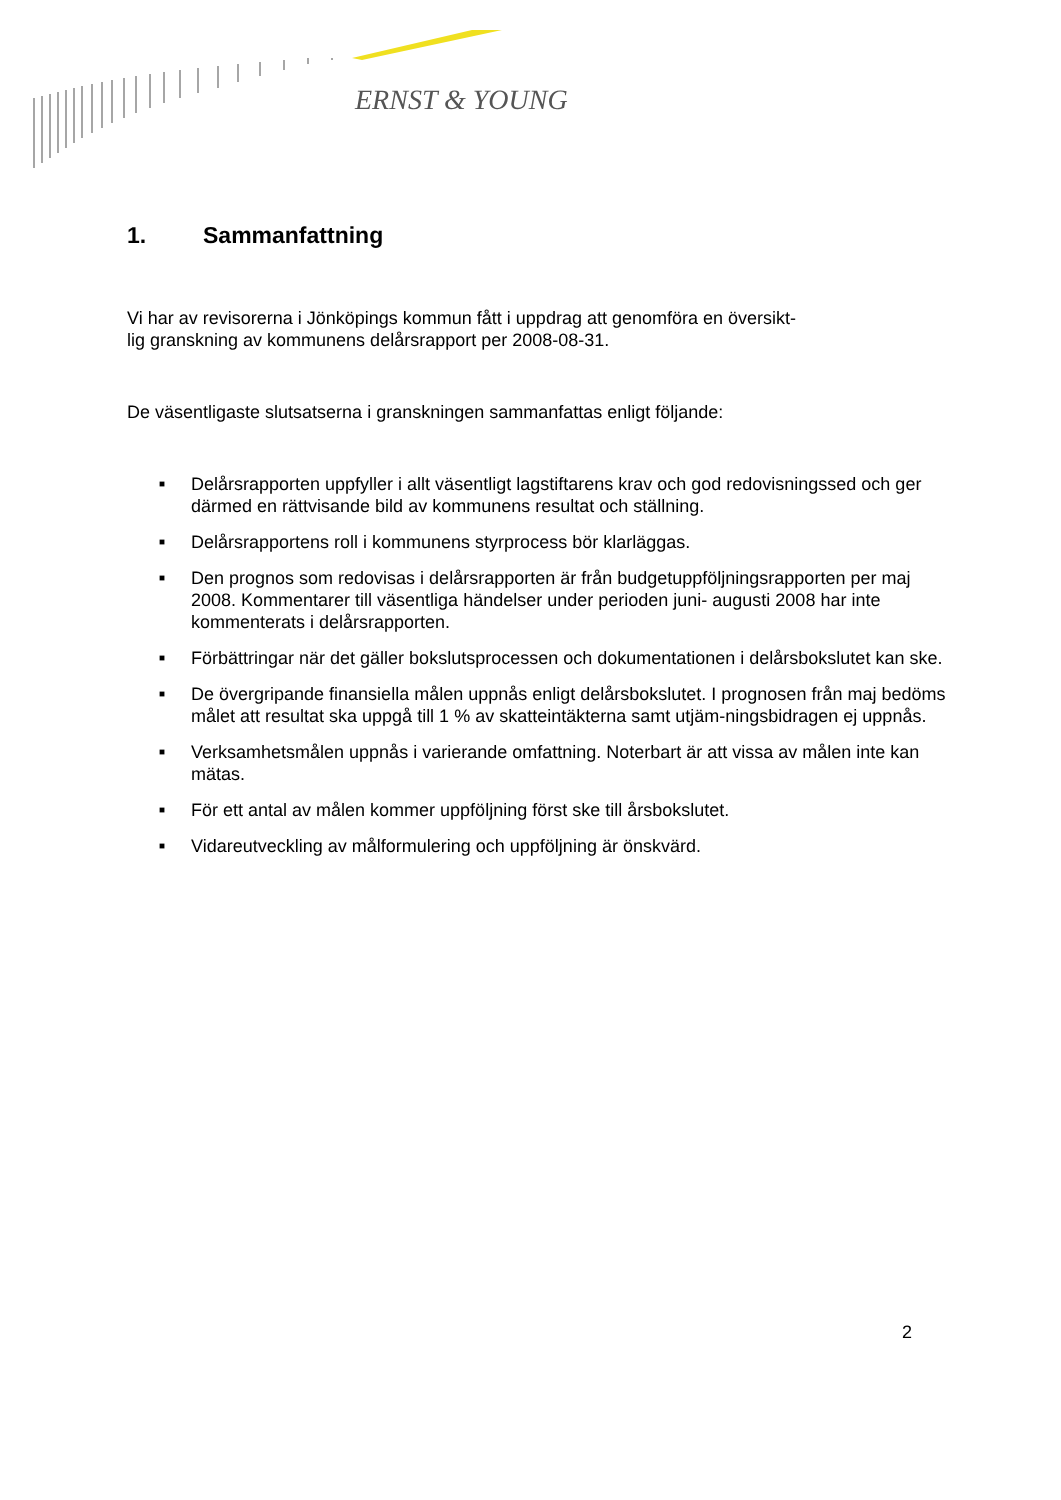ERNST & YOUNG
1. Sammanfattning
Vi har av revisorerna i Jönköpings kommun fått i uppdrag att genomföra en översikt-
lig granskning av kommunens delårsrapport per 2008-08-31.
De väsentligaste slutsatserna i granskningen sammanfattas enligt följande:
■ Delårsrapporten uppfyller i allt väsentligt lagstiftarens krav och god redovisningssed och ger därmed en rättvisande bild av kommunens resultat och ställning.
■ Delårsrapportens roll i kommunens styrprocess bör klarläggas.
■ Den prognos som redovisas i delårsrapporten är från budgetuppföljningsrapporten per maj 2008. Kommentarer till väsentliga händelser under perioden juni- augusti 2008 har inte kommenterats i delårsrapporten.
■ Förbättringar när det gäller bokslutsprocessen och dokumentationen i delårsbokslutet kan ske.
■ De övergripande finansiella målen uppnås enligt delårsbokslutet. I prognosen från maj bedöms målet att resultat ska uppgå till 1 % av skatteintäkterna samt utjäm-ningsbidragen ej uppnås.
■ Verksamhetsmålen uppnås i varierande omfattning. Noterbart är att vissa av målen inte kan mätas.
■ För ett antal av målen kommer uppföljning först ske till årsbokslutet.
■ Vidareutveckling av målformulering och uppföljning är önskvärd.
2